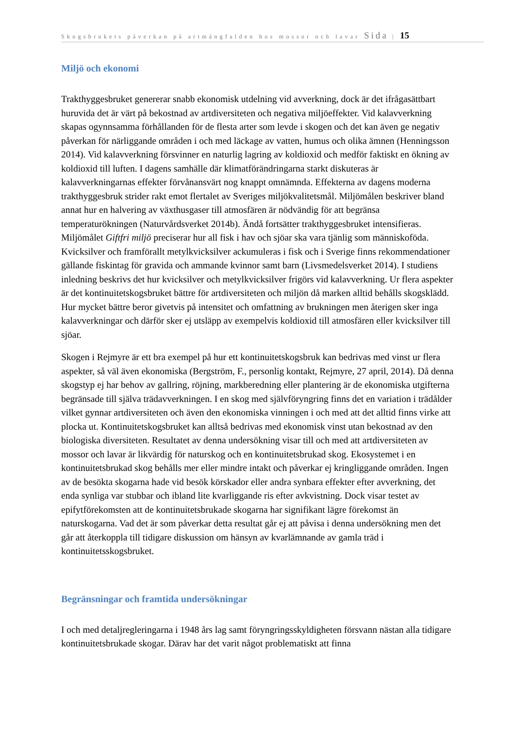Skogsbrukets påverkan på artmångfalden hos mossor och lavar Sida | 15
Miljö och ekonomi
Trakthyggesbruket genererar snabb ekonomisk utdelning vid avverkning, dock är det ifrågasättbart huruvida det är värt på bekostnad av artdiversiteten och negativa miljöeffekter. Vid kalavverkning skapas ogynnsamma förhållanden för de flesta arter som levde i skogen och det kan även ge negativ påverkan för närliggande områden i och med läckage av vatten, humus och olika ämnen (Henningsson 2014). Vid kalavverkning försvinner en naturlig lagring av koldioxid och medför faktiskt en ökning av koldioxid till luften. I dagens samhälle där klimatförändringarna starkt diskuteras är kalavverkningarnas effekter förvånansvärt nog knappt omnämnda. Effekterna av dagens moderna trakthyggesbruk strider rakt emot flertalet av Sveriges miljökvalitetsmål. Miljömålen beskriver bland annat hur en halvering av växthusgaser till atmosfären är nödvändig för att begränsa temperaturökningen (Naturvårdsverket 2014b). Ändå fortsätter trakthyggesbruket intensifieras. Miljömålet Giftfri miljö preciserar hur all fisk i hav och sjöar ska vara tjänlig som människoföda. Kvicksilver och framförallt metylkvicksilver ackumuleras i fisk och i Sverige finns rekommendationer gällande fiskintag för gravida och ammande kvinnor samt barn (Livsmedelsverket 2014). I studiens inledning beskrivs det hur kvicksilver och metylkvicksilver frigörs vid kalavverkning. Ur flera aspekter är det kontinuitetskogsbruket bättre för artdiversiteten och miljön då marken alltid behålls skogsklädd. Hur mycket bättre beror givetvis på intensitet och omfattning av brukningen men återigen sker inga kalavverkningar och därför sker ej utsläpp av exempelvis koldioxid till atmosfären eller kvicksilver till sjöar.
Skogen i Rejmyre är ett bra exempel på hur ett kontinuitetskogsbruk kan bedrivas med vinst ur flera aspekter, så väl även ekonomiska (Bergström, F., personlig kontakt, Rejmyre, 27 april, 2014). Då denna skogstyp ej har behov av gallring, röjning, markberedning eller plantering är de ekonomiska utgifterna begränsade till själva trädavverkningen. I en skog med självföryngring finns det en variation i trädålder vilket gynnar artdiversiteten och även den ekonomiska vinningen i och med att det alltid finns virke att plocka ut. Kontinuitetskogsbruket kan alltså bedrivas med ekonomisk vinst utan bekostnad av den biologiska diversiteten. Resultatet av denna undersökning visar till och med att artdiversiteten av mossor och lavar är likvärdig för naturskog och en kontinuitetsbrukad skog. Ekosystemet i en kontinuitetsbrukad skog behålls mer eller mindre intakt och påverkar ej kringliggande områden. Ingen av de besökta skogarna hade vid besök körskador eller andra synbara effekter efter avverkning, det enda synliga var stubbar och ibland lite kvarliggande ris efter avkvistning. Dock visar testet av epifytförekomsten att de kontinuitetsbrukade skogarna har signifikant lägre förekomst än naturskogarna. Vad det är som påverkar detta resultat går ej att påvisa i denna undersökning men det går att återkoppla till tidigare diskussion om hänsyn av kvarlämnande av gamla träd i kontinuitetsskogsbruket.
Begränsningar och framtida undersökningar
I och med detaljregleringarna i 1948 års lag samt föryngringsskyldigheten försvann nästan alla tidigare kontinuitetsbrukade skogar. Därav har det varit något problematiskt att finna